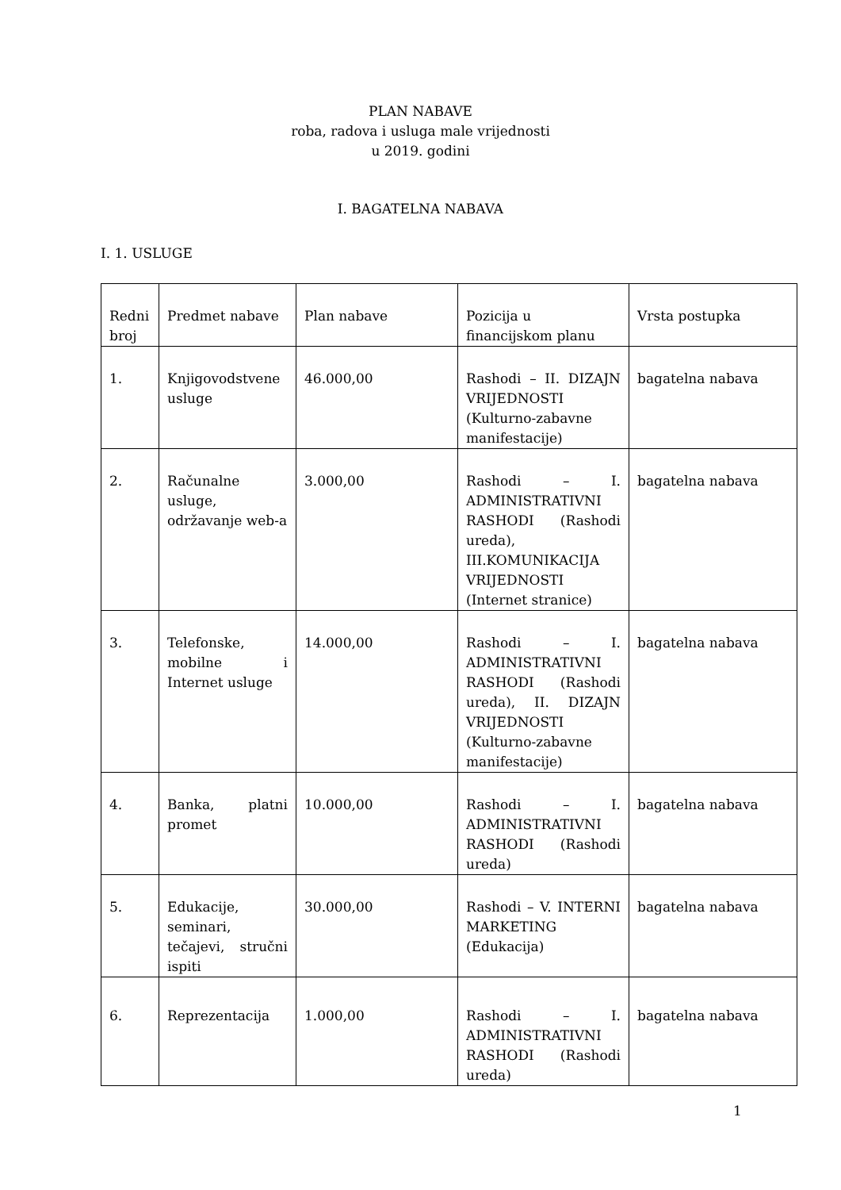PLAN NABAVE
roba, radova i usluga male vrijednosti
u 2019. godini
I. BAGATELNA NABAVA
I. 1. USLUGE
| Redni broj | Predmet nabave | Plan nabave | Pozicija u financijskom planu | Vrsta postupka |
| 1. | Knjigovodstvene usluge | 46.000,00 | Rashodi – II. DIZAJN VRIJEDNOSTI (Kulturno-zabavne manifestacije) | bagatelna nabava |
| 2. | Računalne usluge, održavanje web-a | 3.000,00 | Rashodi – I. ADMINISTRATIVNI RASHODI (Rashodi ureda), III.KOMUNIKACIJA VRIJEDNOSTI (Internet stranice) | bagatelna nabava |
| 3. | Telefonske, mobilne i Internet usluge | 14.000,00 | Rashodi – I. ADMINISTRATIVNI RASHODI (Rashodi ureda), II. DIZAJN VRIJEDNOSTI (Kulturno-zabavne manifestacije) | bagatelna nabava |
| 4. | Banka, platni promet | 10.000,00 | Rashodi – I. ADMINISTRATIVNI RASHODI (Rashodi ureda) | bagatelna nabava |
| 5. | Edukacije, seminari, tečajevi, stručni ispiti | 30.000,00 | Rashodi – V. INTERNI MARKETING (Edukacija) | bagatelna nabava |
| 6. | Reprezentacija | 1.000,00 | Rashodi – I. ADMINISTRATIVNI RASHODI (Rashodi ureda) | bagatelna nabava |
1